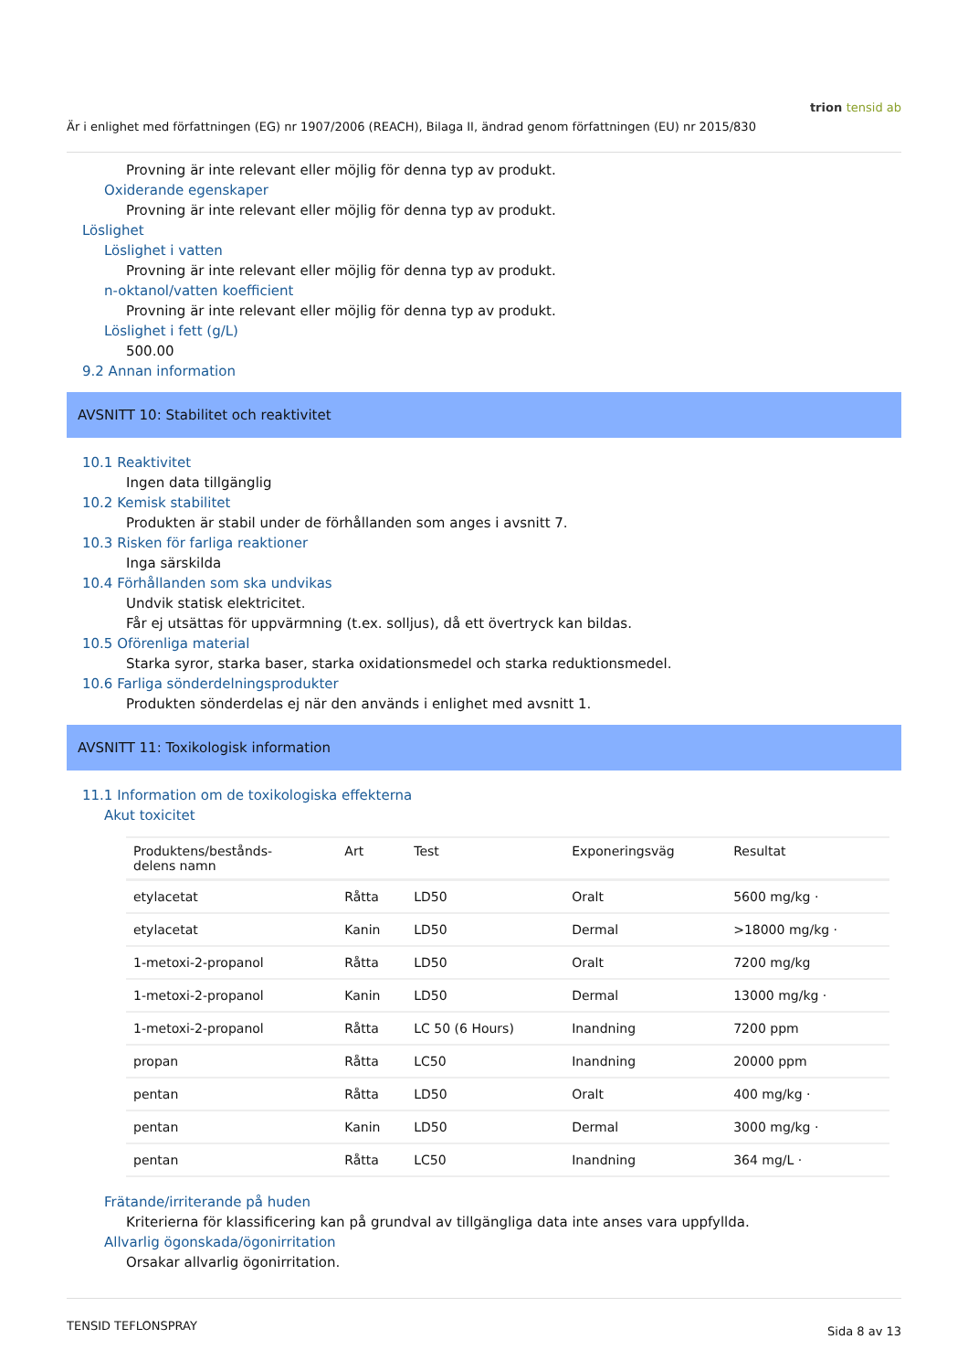trion tensid ab
Är i enlighet med författningen (EG) nr 1907/2006 (REACH), Bilaga II, ändrad genom författningen (EU) nr 2015/830
Provning är inte relevant eller möjlig för denna typ av produkt.
Oxiderande egenskaper
Provning är inte relevant eller möjlig för denna typ av produkt.
Löslighet
Löslighet i vatten
Provning är inte relevant eller möjlig för denna typ av produkt.
n-oktanol/vatten koefficient
Provning är inte relevant eller möjlig för denna typ av produkt.
Löslighet i fett (g/L)
500.00
9.2 Annan information
AVSNITT 10: Stabilitet och reaktivitet
10.1 Reaktivitet
Ingen data tillgänglig
10.2 Kemisk stabilitet
Produkten är stabil under de förhållanden som anges i avsnitt 7.
10.3 Risken för farliga reaktioner
Inga särskilda
10.4 Förhållanden som ska undvikas
Undvik statisk elektricitet.
Får ej utsättas för uppvärmning (t.ex. solljus), då ett övertryck kan bildas.
10.5 Oförenliga material
Starka syror, starka baser, starka oxidationsmedel och starka reduktionsmedel.
10.6 Farliga sönderdelningsprodukter
Produkten sönderdelas ej när den används i enlighet med avsnitt 1.
AVSNITT 11: Toxikologisk information
11.1 Information om de toxikologiska effekterna
Akut toxicitet
| Produktens/bestånds- delens namn | Art | Test | Exponeringsväg | Resultat |
| --- | --- | --- | --- | --- |
| etylacetat | Råtta | LD50 | Oralt | 5600 mg/kg · |
| etylacetat | Kanin | LD50 | Dermal | >18000 mg/kg · |
| 1-metoxi-2-propanol | Råtta | LD50 | Oralt | 7200 mg/kg |
| 1-metoxi-2-propanol | Kanin | LD50 | Dermal | 13000 mg/kg · |
| 1-metoxi-2-propanol | Råtta | LC 50 (6 Hours) | Inandning | 7200 ppm |
| propan | Råtta | LC50 | Inandning | 20000 ppm |
| pentan | Råtta | LD50 | Oralt | 400 mg/kg · |
| pentan | Kanin | LD50 | Dermal | 3000 mg/kg · |
| pentan | Råtta | LC50 | Inandning | 364 mg/L · |
Frätande/irriterande på huden
Kriterierna för klassificering kan på grundval av tillgängliga data inte anses vara uppfyllda.
Allvarlig ögonskada/ögonirritation
Orsakar allvarlig ögonirritation.
TENSID TEFLONSPRAY Sida 8 av 13